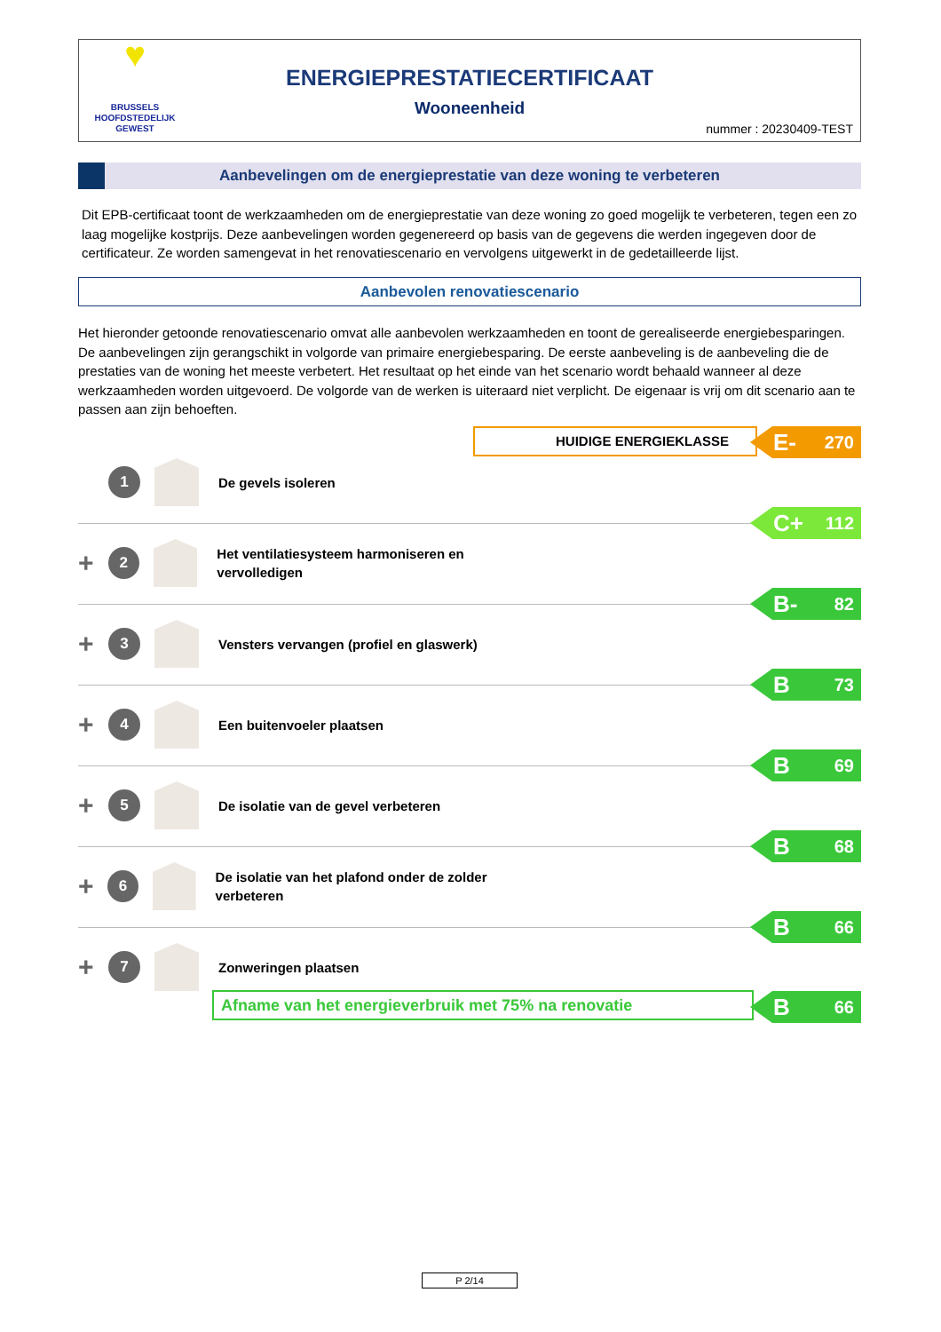♥
BRUSSELS
HOOFDSTEDELIJK
GEWEST
ENERGIEPRESTATIECERTIFICAAT
Wooneenheid
nummer : 20230409-TEST
Aanbevelingen om de energieprestatie van deze woning te verbeteren
Dit EPB-certificaat toont de werkzaamheden om de energieprestatie van deze woning zo goed mogelijk te verbeteren, tegen een zo laag mogelijke kostprijs. Deze aanbevelingen worden gegenereerd op basis van de gegevens die werden ingegeven door de certificateur. Ze worden samengevat in het renovatiescenario en vervolgens uitgewerkt in de gedetailleerde lijst.
Aanbevolen renovatiescenario
Het hieronder getoonde renovatiescenario omvat alle aanbevolen werkzaamheden en toont de gerealiseerde energiebesparingen. De aanbevelingen zijn gerangschikt in volgorde van primaire energiebesparing. De eerste aanbeveling is de aanbeveling die de prestaties van de woning het meeste verbetert. Het resultaat op het einde van het scenario wordt behaald wanneer al deze werkzaamheden worden uitgevoerd. De volgorde van de werken is uiteraard niet verplicht. De eigenaar is vrij om dit scenario aan te passen aan zijn behoeften.
HUIDIGE ENERGIEKLASSE E- 270
1
De gevels isoleren
C+ 112
+
2
Het ventilatiesysteem harmoniseren en vervolledigen
B- 82
+
3
Vensters vervangen (profiel en glaswerk)
B 73
+
4
Een buitenvoeler plaatsen
B 69
+
5
De isolatie van de gevel verbeteren
B 68
+
6
De isolatie van het plafond onder de zolder verbeteren
B 66
+
7
Zonweringen plaatsen
Afname van het energieverbruik met 75% na renovatie B 66
P 2/14